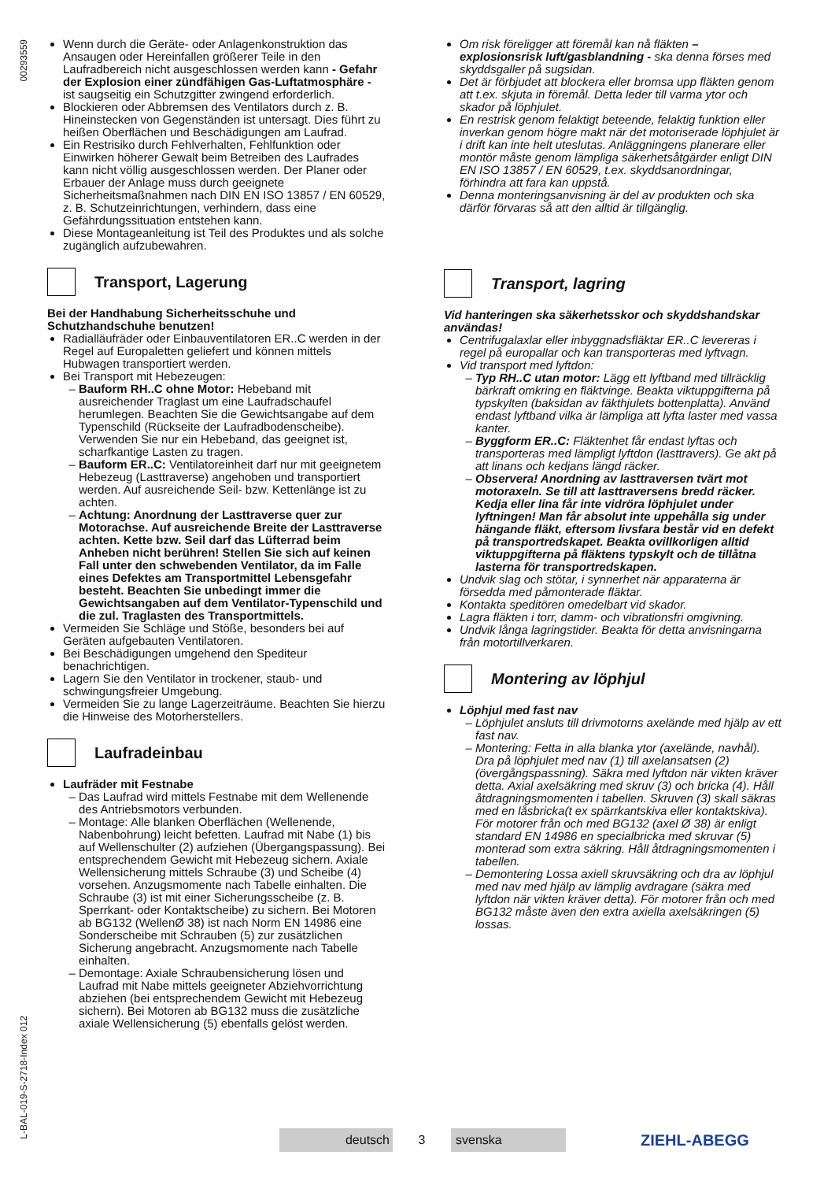00293559
L-BAL-019-S-2718-Index 012
Wenn durch die Geräte- oder Anlagenkonstruktion das Ansaugen oder Hereinfallen größerer Teile in den Laufradbereich nicht ausgeschlossen werden kann - Gefahr der Explosion einer zündfähigen Gas-Luftatmosphäre - ist saugseitig ein Schutzgitter zwingend erforderlich.
Blockieren oder Abbremsen des Ventilators durch z. B. Hineinstecken von Gegenständen ist untersagt. Dies führt zu heißen Oberflächen und Beschädigungen am Laufrad.
Ein Restrisiko durch Fehlverhalten, Fehlfunktion oder Einwirken höherer Gewalt beim Betreiben des Laufrades kann nicht völlig ausgeschlossen werden. Der Planer oder Erbauer der Anlage muss durch geeignete Sicherheitsmaßnahmen nach DIN EN ISO 13857 / EN 60529, z. B. Schutzeinrichtungen, verhindern, dass eine Gefährdungssituation entstehen kann.
Diese Montageanleitung ist Teil des Produktes und als solche zugänglich aufzubewahren.
Transport, Lagerung
Bei der Handhabung Sicherheitsschuhe und Schutzhandschuhe benutzen!
Radialläufräder oder Einbauventilatoren ER..C werden in der Regel auf Europaletten geliefert und können mittels Hubwagen transportiert werden.
Bei Transport mit Hebezeugen:
Bauform RH..C ohne Motor: Hebeband mit ausreichender Traglast um eine Laufradschaufel herumlegen. Beachten Sie die Gewichtsangabe auf dem Typenschild (Rückseite der Laufradbodenscheibe). Verwenden Sie nur ein Hebeband, das geeignet ist, scharfkantige Lasten zu tragen.
Bauform ER..C: Ventilatoreinheit darf nur mit geeignetem Hebezeug (Lasttraverse) angehoben und transportiert werden. Auf ausreichende Seil- bzw. Kettenlänge ist zu achten.
Achtung: Anordnung der Lasttraverse quer zur Motorachse. Auf ausreichende Breite der Lasttraverse achten. Kette bzw. Seil darf das Lüfterrad beim Anheben nicht berühren! Stellen Sie sich auf keinen Fall unter den schwebenden Ventilator, da im Falle eines Defektes am Transportmittel Lebensgefahr besteht. Beachten Sie unbedingt immer die Gewichtsangaben auf dem Ventilator-Typenschild und die zul. Traglasten des Transportmittels.
Vermeiden Sie Schläge und Stöße, besonders bei auf Geräten aufgebauten Ventilatoren.
Bei Beschädigungen umgehend den Spediteur benachrichtigen.
Lagern Sie den Ventilator in trockener, staub- und schwingungsfreier Umgebung.
Vermeiden Sie zu lange Lagerzeiträume. Beachten Sie hierzu die Hinweise des Motorherstellers.
Laufradeinbau
Laufräder mit Festnabe
Das Laufrad wird mittels Festnabe mit dem Wellenende des Antriebsmotors verbunden.
Montage: Alle blanken Oberflächen (Wellenende, Nabenbohrung) leicht befetten. Laufrad mit Nabe (1) bis auf Wellenschulter (2) aufziehen (Übergangspassung). Bei entsprechendem Gewicht mit Hebezeug sichern. Axiale Wellensicherung mittels Schraube (3) und Scheibe (4) vorsehen. Anzugsmomente nach Tabelle einhalten. Die Schraube (3) ist mit einer Sicherungsscheibe (z. B. Sperrkant- oder Kontaktscheibe) zu sichern. Bei Motoren ab BG132 (WellenØ 38) ist nach Norm EN 14986 eine Sonderscheibe mit Schrauben (5) zur zusätzlichen Sicherung angebracht. Anzugsmomente nach Tabelle einhalten.
Demontage: Axiale Schraubensicherung lösen und Laufrad mit Nabe mittels geeigneter Abziehvorrichtung abziehen (bei entsprechendem Gewicht mit Hebezeug sichern). Bei Motoren ab BG132 muss die zusätzliche axiale Wellensicherung (5) ebenfalls gelöst werden.
Om risk föreligger att föremål kan nå fläkten – explosionsrisk luft/gasblandning - ska denna förses med skyddsgaller på sugsidan.
Det är förbjudet att blockera eller bromsa upp fläkten genom att t.ex. skjuta in föremål. Detta leder till varma ytor och skador på löphjulet.
En restrisk genom felaktigt beteende, felaktig funktion eller inverkan genom högre makt när det motoriserade löphjulet är i drift kan inte helt uteslutas. Anläggningens planerare eller montör måste genom lämpliga säkerhetsåtgärder enligt DIN EN ISO 13857 / EN 60529, t.ex. skyddsanordningar, förhindra att fara kan uppstå.
Denna monteringsanvisning är del av produkten och ska därför förvaras så att den alltid är tillgänglig.
Transport, lagring
Vid hanteringen ska säkerhetsskor och skyddshandskar användas!
Centrifugalaxlar eller inbyggnadsfläktar ER..C levereras i regel på europallar och kan transporteras med lyftvagn.
Vid transport med lyftdon:
Typ RH..C utan motor: Lägg ett lyftband med tillräcklig bärkraft omkring en fläktvinge. Beakta viktuppgifterna på typskylten (baksidan av fäkthjulets bottenplatta). Använd endast lyftband vilka är lämpliga att lyfta laster med vassa kanter.
Byggform ER..C: Fläktenhet får endast lyftas och transporteras med lämpligt lyftdon (lasttravers). Ge akt på att linans och kedjans längd räcker.
Observera! Anordning av lasttraversen tvärt mot motoraxeln. Se till att lasttraversens bredd räcker. Kedja eller lina får inte vidröra löphjulet under lyftningen! Man får absolut inte uppehålla sig under hängande fläkt, eftersom livsfara består vid en defekt på transportredskapet. Beakta ovillkorligen alltid viktuppgifterna på fläktens typskylt och de tillåtna lasterna för transportredskapen.
Undvik slag och stötar, i synnerhet när apparaterna är försedda med påmonterade fläktar.
Kontakta speditören omedelbart vid skador.
Lagra fläkten i torr, damm- och vibrationsfri omgivning.
Undvik långa lagringstider. Beakta för detta anvisningarna från motortillverkaren.
Montering av löphjul
Löphjul med fast nav
Löphjulet ansluts till drivmotorns axelände med hjälp av ett fast nav.
Montering: Fetta in alla blanka ytor (axelände, navhål). Dra på löphjulet med nav (1) till axelansatsen (2) (övergångspassning). Säkra med lyftdon när vikten kräver detta. Axial axelsäkring med skruv (3) och bricka (4). Håll åtdragningsmomenten i tabellen. Skruven (3) skall säkras med en låsbricka(t ex spärrkantskiva eller kontaktskiva). För motorer från och med BG132 (axel Ø 38) är enligt standard EN 14986 en specialbricka med skruvar (5) monterad som extra säkring. Håll åtdragningsmomenten i tabellen.
Demontering Lossa axiell skruvsäkring och dra av löphjul med nav med hjälp av lämplig avdragare (säkra med lyftdon när vikten kräver detta). För motorer från och med BG132 måste även den extra axiella axelsäkringen (5) lossas.
deutsch
3
svenska
ZIEHL-ABEGG